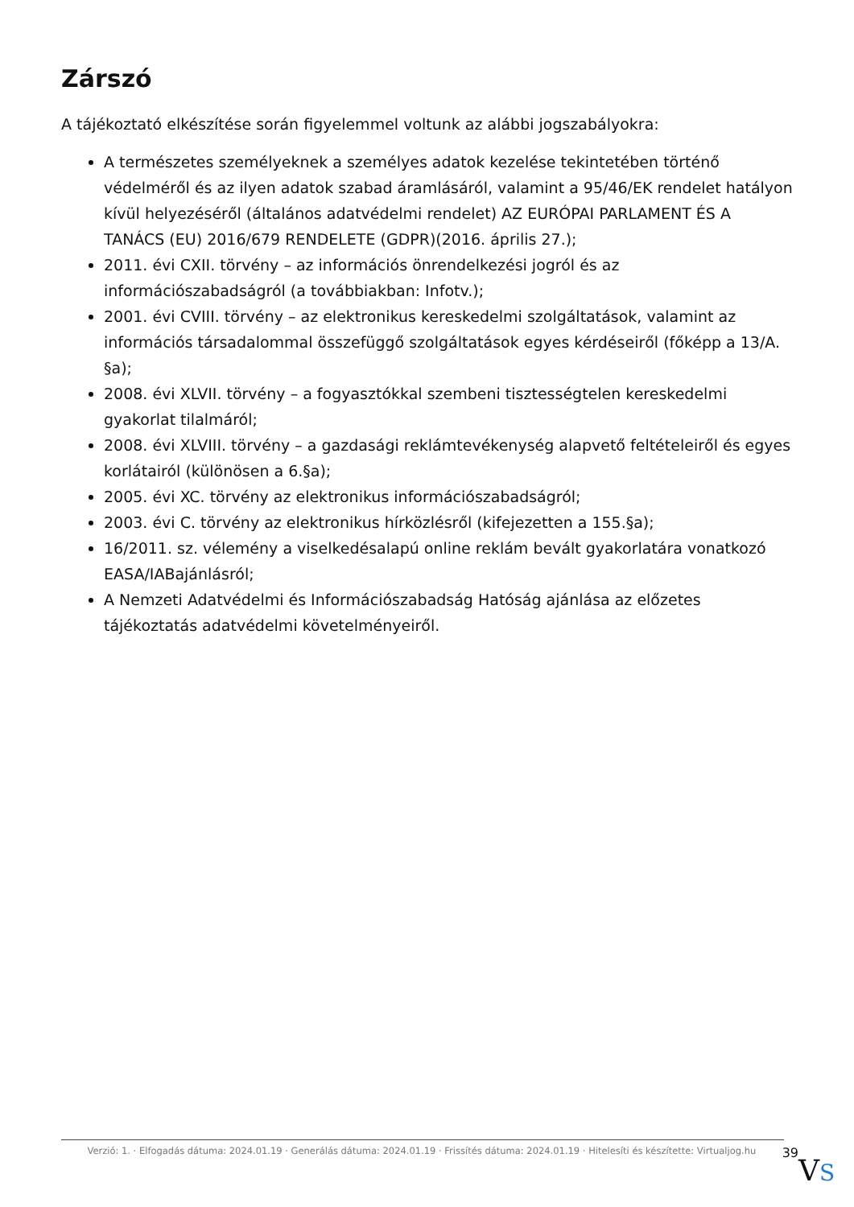Zárszó
A tájékoztató elkészítése során figyelemmel voltunk az alábbi jogszabályokra:
A természetes személyeknek a személyes adatok kezelése tekintetében történő védelméről és az ilyen adatok szabad áramlásáról, valamint a 95/46/EK rendelet hatályon kívül helyezéséről (általános adatvédelmi rendelet) AZ EURÓPAI PARLAMENT ÉS A TANÁCS (EU) 2016/679 RENDELETE (GDPR)(2016. április 27.);
2011. évi CXII. törvény – az információs önrendelkezési jogról és az információszabadságról (a továbbiakban: Infotv.);
2001. évi CVIII. törvény – az elektronikus kereskedelmi szolgáltatások, valamint az információs társadalommal összefüggő szolgáltatások egyes kérdéseiről (főképp a 13/A. §a);
2008. évi XLVII. törvény – a fogyasztókkal szembeni tisztességtelen kereskedelmi gyakorlat tilalmáról;
2008. évi XLVIII. törvény – a gazdasági reklámtevékenység alapvető feltételeiről és egyes korlátairól (különösen a 6.§a);
2005. évi XC. törvény az elektronikus információszabadságról;
2003. évi C. törvény az elektronikus hírközlésről (kifejezetten a 155.§a);
16/2011. sz. vélemény a viselkedésalapú online reklám bevált gyakorlatára vonatkozó EASA/IABajánlásról;
A Nemzeti Adatvédelmi és Információszabadság Hatóság ajánlása az előzetes tájékoztatás adatvédelmi követelményeiről.
Verzió: 1. · Elfogadás dátuma: 2024.01.19 · Generálás dátuma: 2024.01.19 · Frissítés dátuma: 2024.01.19 · Hitelesíti és készítette: Virtualjog.hu
39
VS